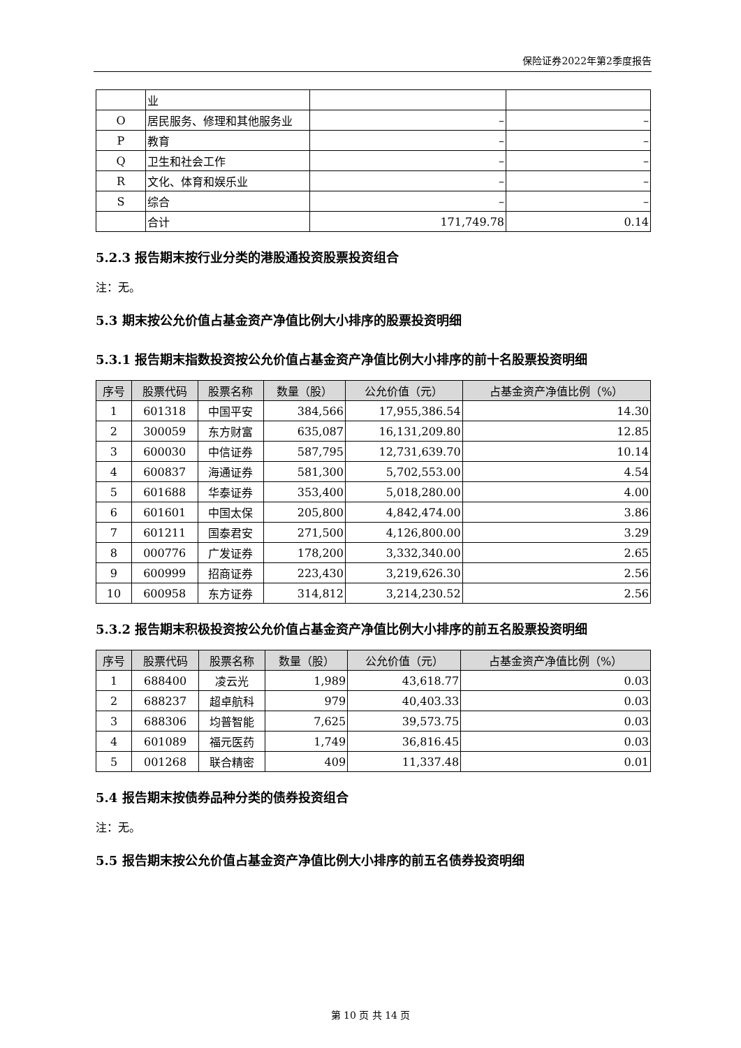保险证券2022年第2季度报告
| | 业 | | |
| O | 居民服务、修理和其他服务业 | – | – |
| P | 教育 | – | – |
| Q | 卫生和社会工作 | – | – |
| R | 文化、体育和娱乐业 | – | – |
| S | 综合 | – | – |
| | 合计 | 171,749.78 | 0.14 |
5.2.3 报告期末按行业分类的港股通投资股票投资组合
注：无。
5.3 期末按公允价值占基金资产净值比例大小排序的股票投资明细
5.3.1 报告期末指数投资按公允价值占基金资产净值比例大小排序的前十名股票投资明细
| 序号 | 股票代码 | 股票名称 | 数量（股） | 公允价值（元） | 占基金资产净值比例（%） |
| --- | --- | --- | --- | --- | --- |
| 1 | 601318 | 中国平安 | 384,566 | 17,955,386.54 | 14.30 |
| 2 | 300059 | 东方财富 | 635,087 | 16,131,209.80 | 12.85 |
| 3 | 600030 | 中信证券 | 587,795 | 12,731,639.70 | 10.14 |
| 4 | 600837 | 海通证券 | 581,300 | 5,702,553.00 | 4.54 |
| 5 | 601688 | 华泰证券 | 353,400 | 5,018,280.00 | 4.00 |
| 6 | 601601 | 中国太保 | 205,800 | 4,842,474.00 | 3.86 |
| 7 | 601211 | 国泰君安 | 271,500 | 4,126,800.00 | 3.29 |
| 8 | 000776 | 广发证券 | 178,200 | 3,332,340.00 | 2.65 |
| 9 | 600999 | 招商证券 | 223,430 | 3,219,626.30 | 2.56 |
| 10 | 600958 | 东方证券 | 314,812 | 3,214,230.52 | 2.56 |
5.3.2 报告期末积极投资按公允价值占基金资产净值比例大小排序的前五名股票投资明细
| 序号 | 股票代码 | 股票名称 | 数量（股） | 公允价值（元） | 占基金资产净值比例（%） |
| --- | --- | --- | --- | --- | --- |
| 1 | 688400 | 凌云光 | 1,989 | 43,618.77 | 0.03 |
| 2 | 688237 | 超卓航科 | 979 | 40,403.33 | 0.03 |
| 3 | 688306 | 均普智能 | 7,625 | 39,573.75 | 0.03 |
| 4 | 601089 | 福元医药 | 1,749 | 36,816.45 | 0.03 |
| 5 | 001268 | 联合精密 | 409 | 11,337.48 | 0.01 |
5.4 报告期末按债券品种分类的债券投资组合
注：无。
5.5 报告期末按公允价值占基金资产净值比例大小排序的前五名债券投资明细
第 10 页 共 14 页